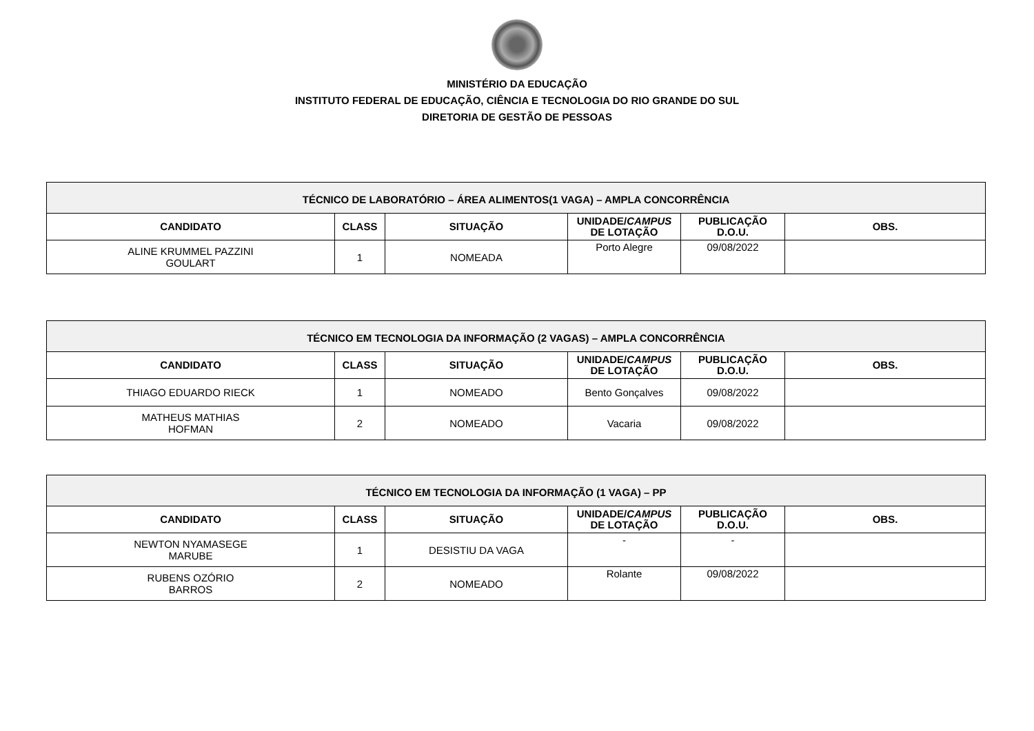MINISTÉRIO DA EDUCAÇÃO
INSTITUTO FEDERAL DE EDUCAÇÃO, CIÊNCIA E TECNOLOGIA DO RIO GRANDE DO SUL
DIRETORIA DE GESTÃO DE PESSOAS
| TÉCNICO DE LABORATÓRIO – ÁREA ALIMENTOS(1 VAGA) – AMPLA CONCORRÊNCIA | | | | | |
| --- | --- | --- | --- | --- | --- |
| CANDIDATO | CLASS | SITUAÇÃO | UNIDADE/ CAMPUS DE LOTAÇÃO | PUBLICAÇÃO D.O.U. | OBS. |
| ALINE KRUMMEL PAZZINI GOULART | 1 | NOMEADA | Porto Alegre | 09/08/2022 | |
| TÉCNICO EM TECNOLOGIA DA INFORMAÇÃO (2 VAGAS) – AMPLA CONCORRÊNCIA | | | | | |
| --- | --- | --- | --- | --- | --- |
| CANDIDATO | CLASS | SITUAÇÃO | UNIDADE/ CAMPUS DE LOTAÇÃO | PUBLICAÇÃO D.O.U. | OBS. |
| THIAGO EDUARDO RIECK | 1 | NOMEADO | Bento Gonçalves | 09/08/2022 | |
| MATHEUS MATHIAS HOFMAN | 2 | NOMEADO | Vacaria | 09/08/2022 | |
| TÉCNICO EM TECNOLOGIA DA INFORMAÇÃO (1 VAGA) – PP | | | | | |
| --- | --- | --- | --- | --- | --- |
| CANDIDATO | CLASS | SITUAÇÃO | UNIDADE/ CAMPUS DE LOTAÇÃO | PUBLICAÇÃO D.O.U. | OBS. |
| NEWTON NYAMASEGE MARUBE | 1 | DESISTIU DA VAGA | - | - | |
| RUBENS OZÓRIO BARROS | 2 | NOMEADO | Rolante | 09/08/2022 | |